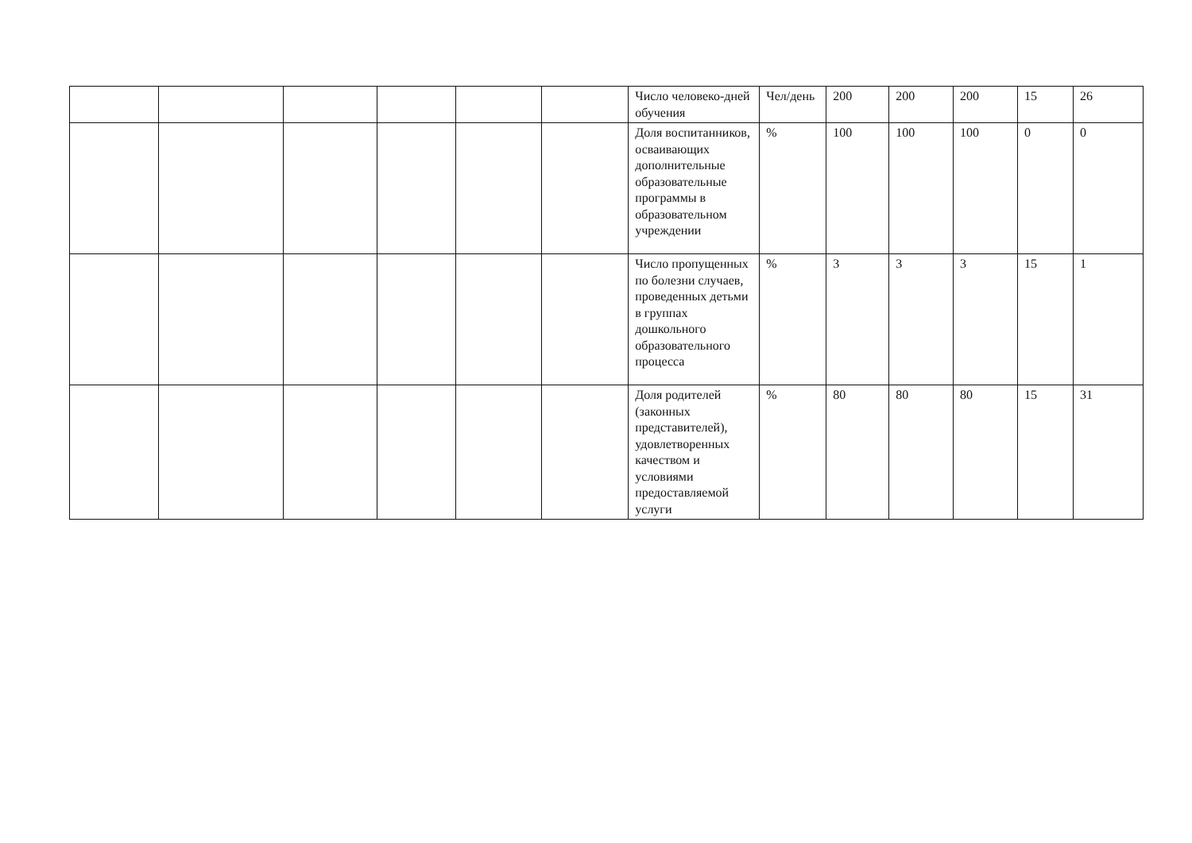| | | | | | | Число человеко-дней обучения | Чел/день | 200 | 200 | 200 | 15 | 26 |
| | | | | | | Доля воспитанников, осваивающих дополнительные образовательные программы в образовательном учреждении | % | 100 | 100 | 100 | 0 | 0 |
| | | | | | | Число пропущенных по болезни случаев, проведенных детьми в группах дошкольного образовательного процесса | % | 3 | 3 | 3 | 15 | 1 |
| | | | | | | Доля родителей (законных представителей), удовлетворенных качеством и условиями предоставляемой услуги | % | 80 | 80 | 80 | 15 | 31 |